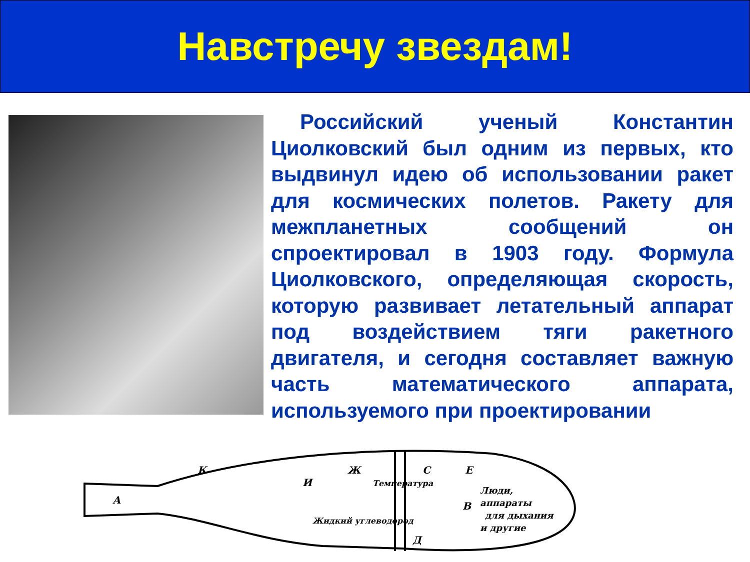Навстречу звездам!
Российский ученый Константин Циолковский был одним из первых, кто выдвинул идею об использовании ракет для космических полетов. Ракету для межпланетных сообщений он спроектировал в 1903 году. Формула Циолковского, определяющая скорость, которую развивает летательный аппарат под воздействием тяги ракетного двигателя, и сегодня составляет важную часть математического аппарата, используемого при проектировании
А
К
И
Ж
Температура
С
Е
Люди,
аппараты
для дыхания
и другие
В
Жидкий углеводород
Д